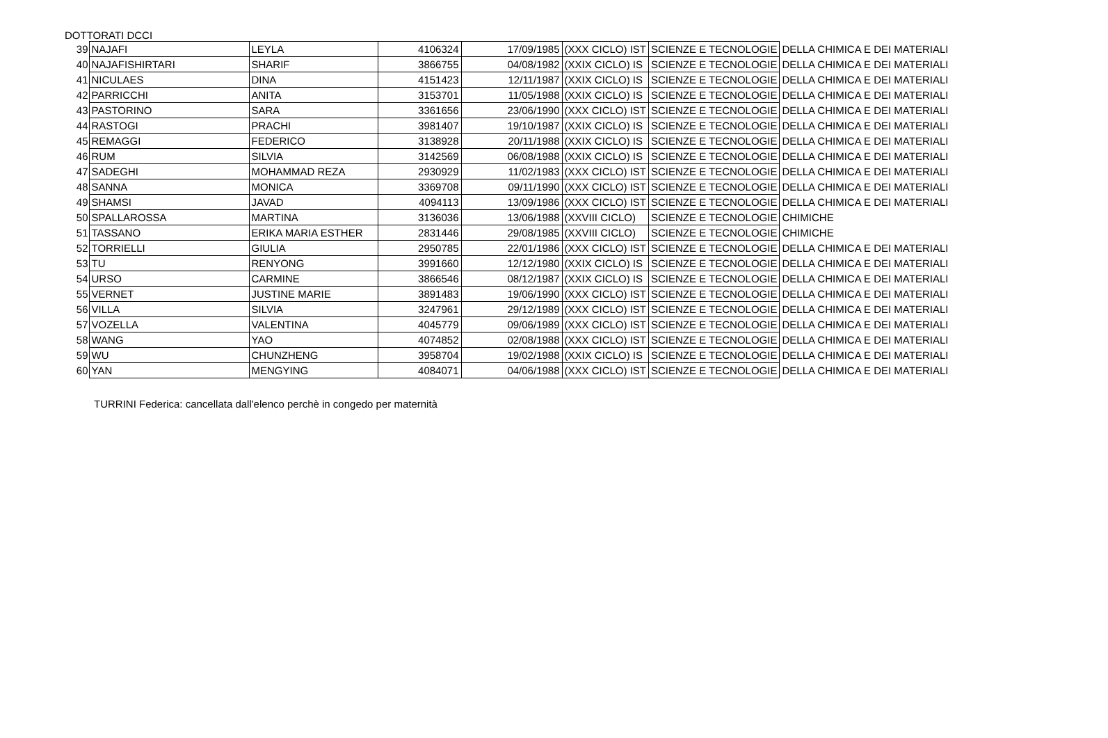DOTTORATI DCCI
| 39 | NAJAFI | LEYLA | 4106324 | 17/09/1985 | (XXX CICLO) IST | SCIENZE E TECNOLOGIE | DELLA CHIMICA E DEI MATERIALI |
| 40 | NAJAFISHIRTARI | SHARIF | 3866755 | 04/08/1982 | (XXIX CICLO) IS | SCIENZE E TECNOLOGIE | DELLA CHIMICA E DEI MATERIALI |
| 41 | NICULAES | DINA | 4151423 | 12/11/1987 | (XXIX CICLO) IS | SCIENZE E TECNOLOGIE | DELLA CHIMICA E DEI MATERIALI |
| 42 | PARRICCHI | ANITA | 3153701 | 11/05/1988 | (XXIX CICLO) IS | SCIENZE E TECNOLOGIE | DELLA CHIMICA E DEI MATERIALI |
| 43 | PASTORINO | SARA | 3361656 | 23/06/1990 | (XXX CICLO) IST | SCIENZE E TECNOLOGIE | DELLA CHIMICA E DEI MATERIALI |
| 44 | RASTOGI | PRACHI | 3981407 | 19/10/1987 | (XXIX CICLO) IS | SCIENZE E TECNOLOGIE | DELLA CHIMICA E DEI MATERIALI |
| 45 | REMAGGI | FEDERICO | 3138928 | 20/11/1988 | (XXIX CICLO) IS | SCIENZE E TECNOLOGIE | DELLA CHIMICA E DEI MATERIALI |
| 46 | RUM | SILVIA | 3142569 | 06/08/1988 | (XXIX CICLO) IS | SCIENZE E TECNOLOGIE | DELLA CHIMICA E DEI MATERIALI |
| 47 | SADEGHI | MOHAMMAD REZA | 2930929 | 11/02/1983 | (XXX CICLO) IST | SCIENZE E TECNOLOGIE | DELLA CHIMICA E DEI MATERIALI |
| 48 | SANNA | MONICA | 3369708 | 09/11/1990 | (XXX CICLO) IST | SCIENZE E TECNOLOGIE | DELLA CHIMICA E DEI MATERIALI |
| 49 | SHAMSI | JAVAD | 4094113 | 13/09/1986 | (XXX CICLO) IST | SCIENZE E TECNOLOGIE | DELLA CHIMICA E DEI MATERIALI |
| 50 | SPALLAROSSA | MARTINA | 3136036 | 13/06/1988 | (XXVIII CICLO) | SCIENZE E TECNOLOGIE | CHIMICHE |
| 51 | TASSANO | ERIKA MARIA ESTHER | 2831446 | 29/08/1985 | (XXVIII CICLO) | SCIENZE E TECNOLOGIE | CHIMICHE |
| 52 | TORRIELLI | GIULIA | 2950785 | 22/01/1986 | (XXX CICLO) IST | SCIENZE E TECNOLOGIE | DELLA CHIMICA E DEI MATERIALI |
| 53 | TU | RENYONG | 3991660 | 12/12/1980 | (XXIX CICLO) IS | SCIENZE E TECNOLOGIE | DELLA CHIMICA E DEI MATERIALI |
| 54 | URSO | CARMINE | 3866546 | 08/12/1987 | (XXIX CICLO) IS | SCIENZE E TECNOLOGIE | DELLA CHIMICA E DEI MATERIALI |
| 55 | VERNET | JUSTINE MARIE | 3891483 | 19/06/1990 | (XXX CICLO) IST | SCIENZE E TECNOLOGIE | DELLA CHIMICA E DEI MATERIALI |
| 56 | VILLA | SILVIA | 3247961 | 29/12/1989 | (XXX CICLO) IST | SCIENZE E TECNOLOGIE | DELLA CHIMICA E DEI MATERIALI |
| 57 | VOZELLA | VALENTINA | 4045779 | 09/06/1989 | (XXX CICLO) IST | SCIENZE E TECNOLOGIE | DELLA CHIMICA E DEI MATERIALI |
| 58 | WANG | YAO | 4074852 | 02/08/1988 | (XXX CICLO) IST | SCIENZE E TECNOLOGIE | DELLA CHIMICA E DEI MATERIALI |
| 59 | WU | CHUNZHENG | 3958704 | 19/02/1988 | (XXIX CICLO) IS | SCIENZE E TECNOLOGIE | DELLA CHIMICA E DEI MATERIALI |
| 60 | YAN | MENGYING | 4084071 | 04/06/1988 | (XXX CICLO) IST | SCIENZE E TECNOLOGIE | DELLA CHIMICA E DEI MATERIALI |
TURRINI Federica: cancellata dall'elenco perchè in congedo per maternità